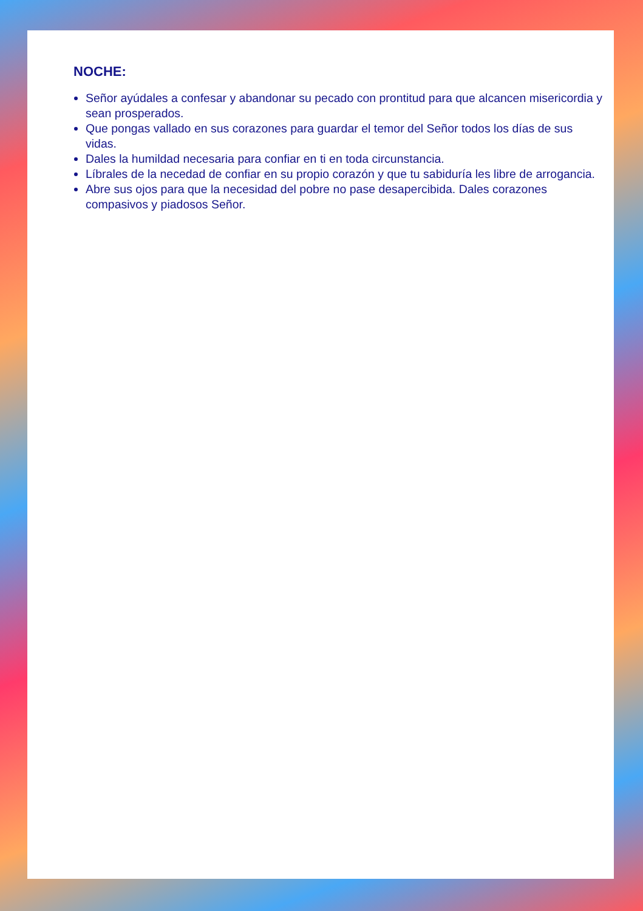NOCHE:
Señor ayúdales a confesar y abandonar su pecado con prontitud para que alcancen misericordia y sean prosperados.
Que pongas vallado en sus corazones para guardar el temor del Señor todos los días de sus vidas.
Dales la humildad necesaria para confiar en ti en toda circunstancia.
Líbrales de la necedad de confiar en su propio corazón y que tu sabiduría les libre de arrogancia.
Abre sus ojos para que la necesidad del pobre no pase desapercibida. Dales corazones compasivos y piadosos Señor.